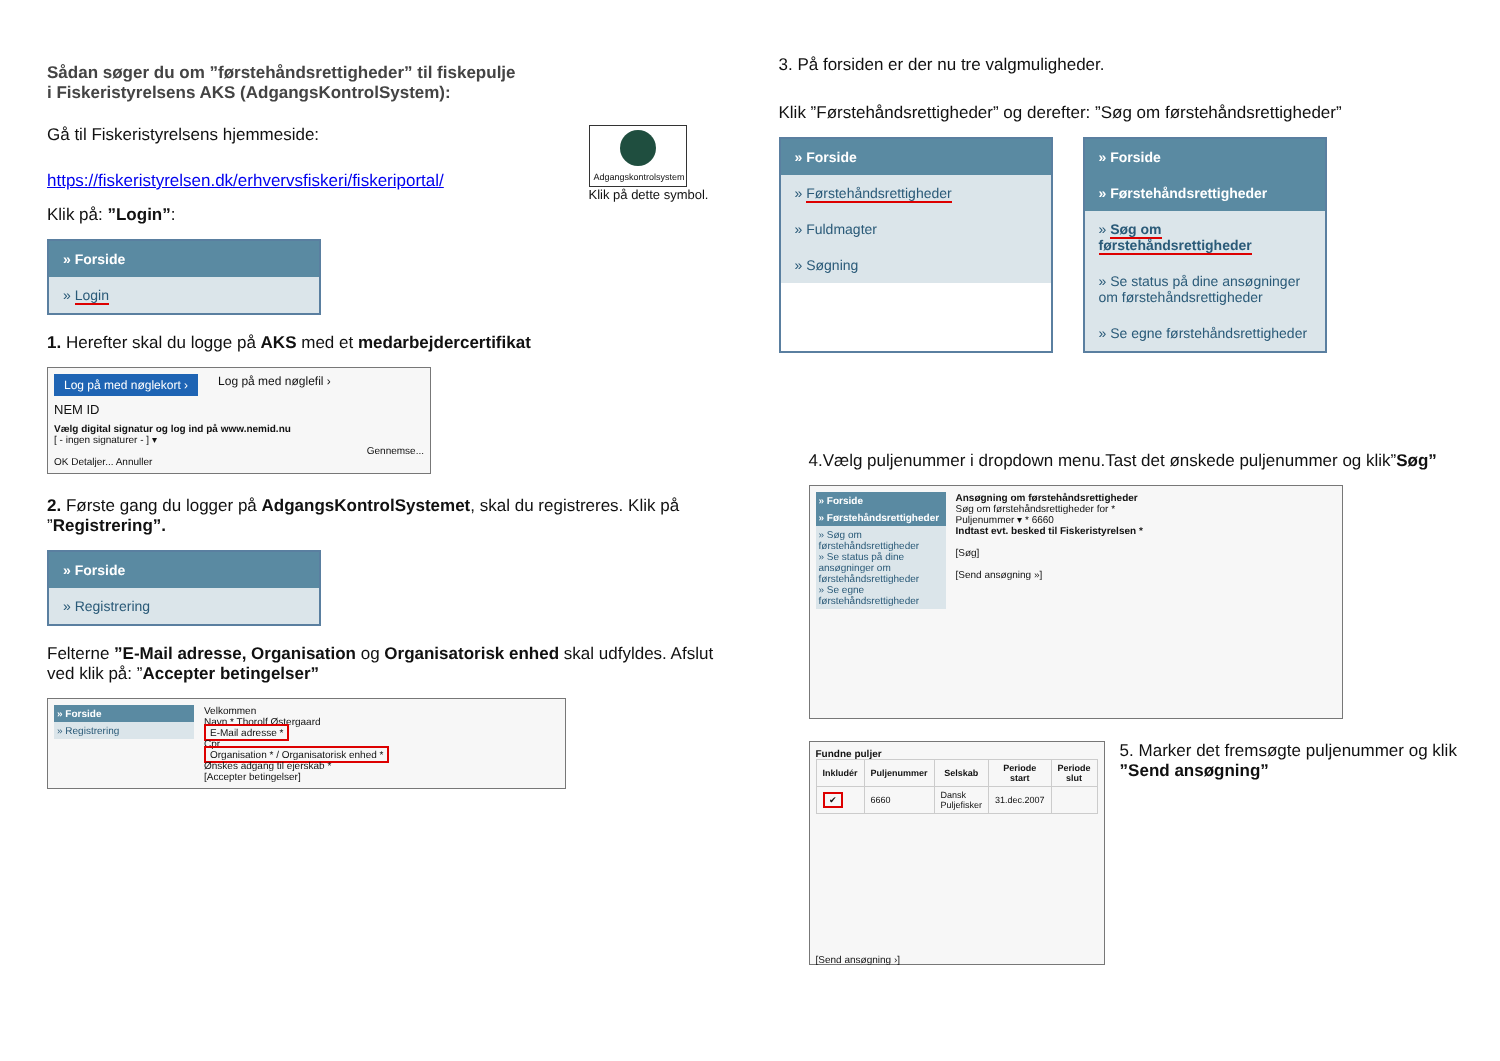Sådan søger du om ”førstehåndsrettigheder” til fiskepulje
i Fiskeristyrelsens AKS (AdgangsKontrolSystem):
Gå til Fiskeristyrelsens hjemmeside:
https://fiskeristyrelsen.dk/erhvervsfiskeri/fiskeriportal/
Adgangskontrolsystem
Klik på dette symbol.
Klik på: ”Login”:
» Forside
» Login
1. Herefter skal du logge på AKS med et medarbejdercertifikat
Log på med nøglekort › Log på med nøglefil ›
NEM ID
Vælg digital signatur og log ind på www.nemid.nu
[ - ingen signaturer - ] ▾
Gennemse...
OK Detaljer... Annuller
2. Første gang du logger på AdgangsKontrolSystemet, skal du registreres. Klik på ”Registrering”.
» Forside
» Registrering
Felterne ”E-Mail adresse, Organisation og Organisatorisk enhed skal udfyldes. Afslut ved klik på: ”Accepter betingelser”
» Forside
» Registrering
Velkommen
Navn * Thorolf Østergaard
E-Mail adresse *
Cpr
Organisation * / Organisatorisk enhed *
Ønskes adgang til ejerskab *
[Accepter betingelser]
3. På forsiden er der nu tre valgmuligheder.
Klik ”Førstehåndsrettigheder” og derefter: ”Søg om førstehåndsrettigheder”
» Forside
» Førstehåndsrettigheder
» Fuldmagter
» Søgning
» Forside
» Førstehåndsrettigheder
» Søg om førstehåndsrettigheder
» Se status på dine ansøgninger om førstehåndsrettigheder
» Se egne førstehåndsrettigheder
4.Vælg puljenummer i dropdown menu.Tast det ønskede puljenummer og klik”Søg”
» Forside
» Førstehåndsrettigheder
» Søg om førstehåndsrettigheder
» Se status på dine ansøgninger om førstehåndsrettigheder
» Se egne førstehåndsrettigheder
Ansøgning om førstehåndsrettigheder
Søg om førstehåndsrettigheder for *
Puljenummer ▾ * 6660
Indtast evt. besked til Fiskeristyrelsen *
[Søg]
[Send ansøgning »]
Fundne puljer
| Inkludér | Puljenummer | Selskab | Periode start | Periode slut |
| --- | --- | --- | --- | --- |
| ✔ | 6660 | Dansk Puljefisker | 31.dec.2007 | |
[Send ansøgning ›]
5. Marker det fremsøgte puljenummer og klik ”Send ansøgning”